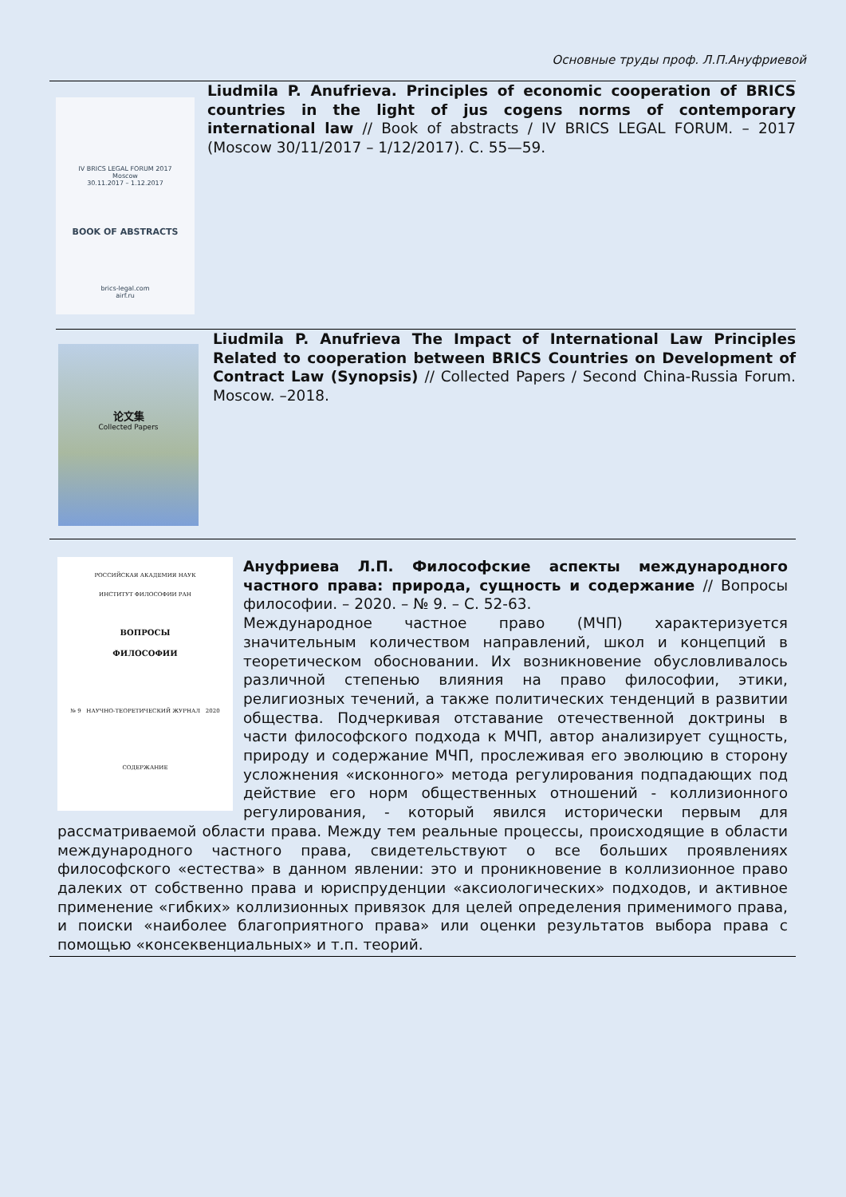Основные труды проф. Л.П.Ануфриевой
IV BRICS LEGAL FORUM 2017
Moscow
30.11.2017 – 1.12.2017
BOOK OF ABSTRACTS
brics-legal.com
airf.ru
Liudmila P. Anufrieva. Principles of economic cooperation of BRICS countries in the light of jus cogens norms of contemporary international law // Book of abstracts / IV BRICS LEGAL FORUM. – 2017 (Moscow 30/11/2017 – 1/12/2017). С. 55—59.
论文集
Collected Papers
Liudmila P. Anufrieva The Impact of International Law Principles Related to cooperation between BRICS Countries on Development of Contract Law (Synopsis) // Collected Papers / Second China-Russia Forum. Moscow. –2018.
РОССИЙСКАЯ АКАДЕМИЯ НАУК
ИНСТИТУТ ФИЛОСОФИИ РАН
ВОПРОСЫ
ФИЛОСОФИИ
№ 9 НАУЧНО-ТЕОРЕТИЧЕСКИЙ ЖУРНАЛ 2020
СОДЕРЖАНИЕ
Ануфриева Л.П. Философские аспекты международного частного права: природа, сущность и содержание // Вопросы философии. – 2020. – № 9. – С. 52-63.
Международное частное право (МЧП) характеризуется значительным количеством направлений, школ и концепций в теоретическом обосновании. Их возникновение обусловливалось различной степенью влияния на право философии, этики, религиозных течений, а также политических тенденций в развитии общества. Подчеркивая отставание отечественной доктрины в части философского подхода к МЧП, автор анализирует сущность, природу и содержание МЧП, прослеживая его эволюцию в сторону усложнения «исконного» метода регулирования подпадающих под действие его норм общественных отношений - коллизионного регулирования, - который явился исторически первым для рассматриваемой области права. Между тем реальные процессы, происходящие в области международного частного права, свидетельствуют о все больших проявлениях философского «естества» в данном явлении: это и проникновение в коллизионное право далеких от собственно права и юриспруденции «аксиологических» подходов, и активное применение «гибких» коллизионных привязок для целей определения применимого права, и поиски «наиболее благоприятного права» или оценки результатов выбора права с помощью «консеквенциальных» и т.п. теорий.